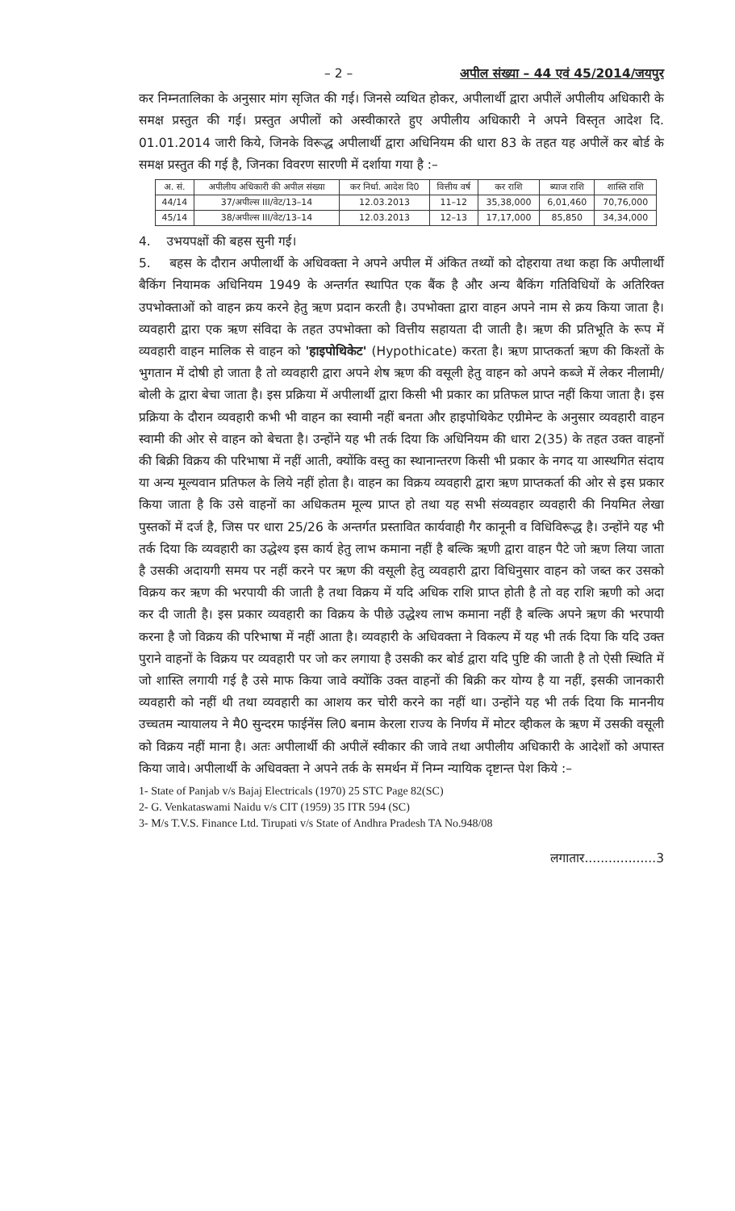– 2 – अपील संख्या – 44 एवं 45/2014/जयपुर
कर निम्नतालिका के अनुसार मांग सृजित की गई। जिनसे व्यथित होकर, अपीलार्थी द्वारा अपीलें अपीलीय अधिकारी के समक्ष प्रस्तुत की गई। प्रस्तुत अपीलों को अस्वीकारते हुए अपीलीय अधिकारी ने अपने विस्तृत आदेश दि. 01.01.2014 जारी किये, जिनके विरूद्ध अपीलार्थी द्वारा अधिनियम की धारा 83 के तहत यह अपीलें कर बोर्ड के समक्ष प्रस्तुत की गई है, जिनका विवरण सारणी में दर्शाया गया है :–
| अ. सं. | अपीलीय अधिकारी की अपील संख्या | कर निर्धा. आदेश दि0 | वित्तीय वर्ष | कर राशि | ब्याज राशि | शास्ति राशि |
| --- | --- | --- | --- | --- | --- | --- |
| 44/14 | 37/अपील्स III/वेट/13–14 | 12.03.2013 | 11–12 | 35,38,000 | 6,01,460 | 70,76,000 |
| 45/14 | 38/अपील्स III/वेट/13–14 | 12.03.2013 | 12–13 | 17,17,000 | 85,850 | 34,34,000 |
4. उभयपक्षों की बहस सुनी गई।
5. बहस के दौरान अपीलार्थी के अधिवक्ता ने अपने अपील में अंकित तथ्यों को दोहराया तथा कहा कि अपीलार्थी बैकिंग नियामक अधिनियम 1949 के अन्तर्गत स्थापित एक बैंक है और अन्य बैकिंग गतिविधियों के अतिरिक्त उपभोक्ताओं को वाहन क्रय करने हेतु ऋण प्रदान करती है। उपभोक्ता द्वारा वाहन अपने नाम से क्रय किया जाता है। व्यवहारी द्वारा एक ऋण संविदा के तहत उपभोक्ता को वित्तीय सहायता दी जाती है। ऋण की प्रतिभूति के रूप में व्यवहारी वाहन मालिक से वाहन को 'हाइपोथिकेट' (Hypothicate) करता है। ऋण प्राप्तकर्ता ऋण की किश्तों के भुगतान में दोषी हो जाता है तो व्यवहारी द्वारा अपने शेष ऋण की वसूली हेतु वाहन को अपने कब्जे में लेकर नीलामी/बोली के द्वारा बेचा जाता है। इस प्रक्रिया में अपीलार्थी द्वारा किसी भी प्रकार का प्रतिफल प्राप्त नहीं किया जाता है। इस प्रक्रिया के दौरान व्यवहारी कभी भी वाहन का स्वामी नहीं बनता और हाइपोथिकेट एग्रीमेन्ट के अनुसार व्यवहारी वाहन स्वामी की ओर से वाहन को बेचता है। उन्होंने यह भी तर्क दिया कि अधिनियम की धारा 2(35) के तहत उक्त वाहनों की बिक्री विक्रय की परिभाषा में नहीं आती, क्योंकि वस्तु का स्थानान्तरण किसी भी प्रकार के नगद या आस्थगित संदाय या अन्य मूल्यवान प्रतिफल के लिये नहीं होता है। वाहन का विक्रय व्यवहारी द्वारा ऋण प्राप्तकर्ता की ओर से इस प्रकार किया जाता है कि उसे वाहनों का अधिकतम मूल्य प्राप्त हो तथा यह सभी संव्यवहार व्यवहारी की नियमित लेखा पुस्तकों में दर्ज है, जिस पर धारा 25/26 के अन्तर्गत प्रस्तावित कार्यवाही गैर कानूनी व विधिविरूद्ध है। उन्होंने यह भी तर्क दिया कि व्यवहारी का उद्धेश्य इस कार्य हेतु लाभ कमाना नहीं है बल्कि ऋणी द्वारा वाहन पैटे जो ऋण लिया जाता है उसकी अदायगी समय पर नहीं करने पर ऋण की वसूली हेतु व्यवहारी द्वारा विधिनुसार वाहन को जब्त कर उसको विक्रय कर ऋण की भरपायी की जाती है तथा विक्रय में यदि अधिक राशि प्राप्त होती है तो वह राशि ऋणी को अदा कर दी जाती है। इस प्रकार व्यवहारी का विक्रय के पीछे उद्धेश्य लाभ कमाना नहीं है बल्कि अपने ऋण की भरपायी करना है जो विक्रय की परिभाषा में नहीं आता है। व्यवहारी के अधिवक्ता ने विकल्प में यह भी तर्क दिया कि यदि उक्त पुराने वाहनों के विक्रय पर व्यवहारी पर जो कर लगाया है उसकी कर बोर्ड द्वारा यदि पुष्टि की जाती है तो ऐसी स्थिति में जो शास्ति लगायी गई है उसे माफ किया जावे क्योंकि उक्त वाहनों की बिक्री कर योग्य है या नहीं, इसकी जानकारी व्यवहारी को नहीं थी तथा व्यवहारी का आशय कर चोरी करने का नहीं था। उन्होंने यह भी तर्क दिया कि माननीय उच्चतम न्यायालय ने मै0 सुन्दरम फाईनेंस लि0 बनाम केरला राज्य के निर्णय में मोटर व्हीकल के ऋण में उसकी वसूली को विक्रय नहीं माना है। अतः अपीलार्थी की अपीलें स्वीकार की जावे तथा अपीलीय अधिकारी के आदेशों को अपास्त किया जावे। अपीलार्थी के अधिवक्ता ने अपने तर्क के समर्थन में निम्न न्यायिक दृष्टान्त पेश किये :–
1- State of Panjab v/s Bajaj Electricals (1970) 25 STC Page 82(SC)
2- G. Venkataswami Naidu v/s CIT (1959) 35 ITR 594 (SC)
3- M/s T.V.S. Finance Ltd. Tirupati v/s State of Andhra Pradesh TA No.948/08
लगातार..................3